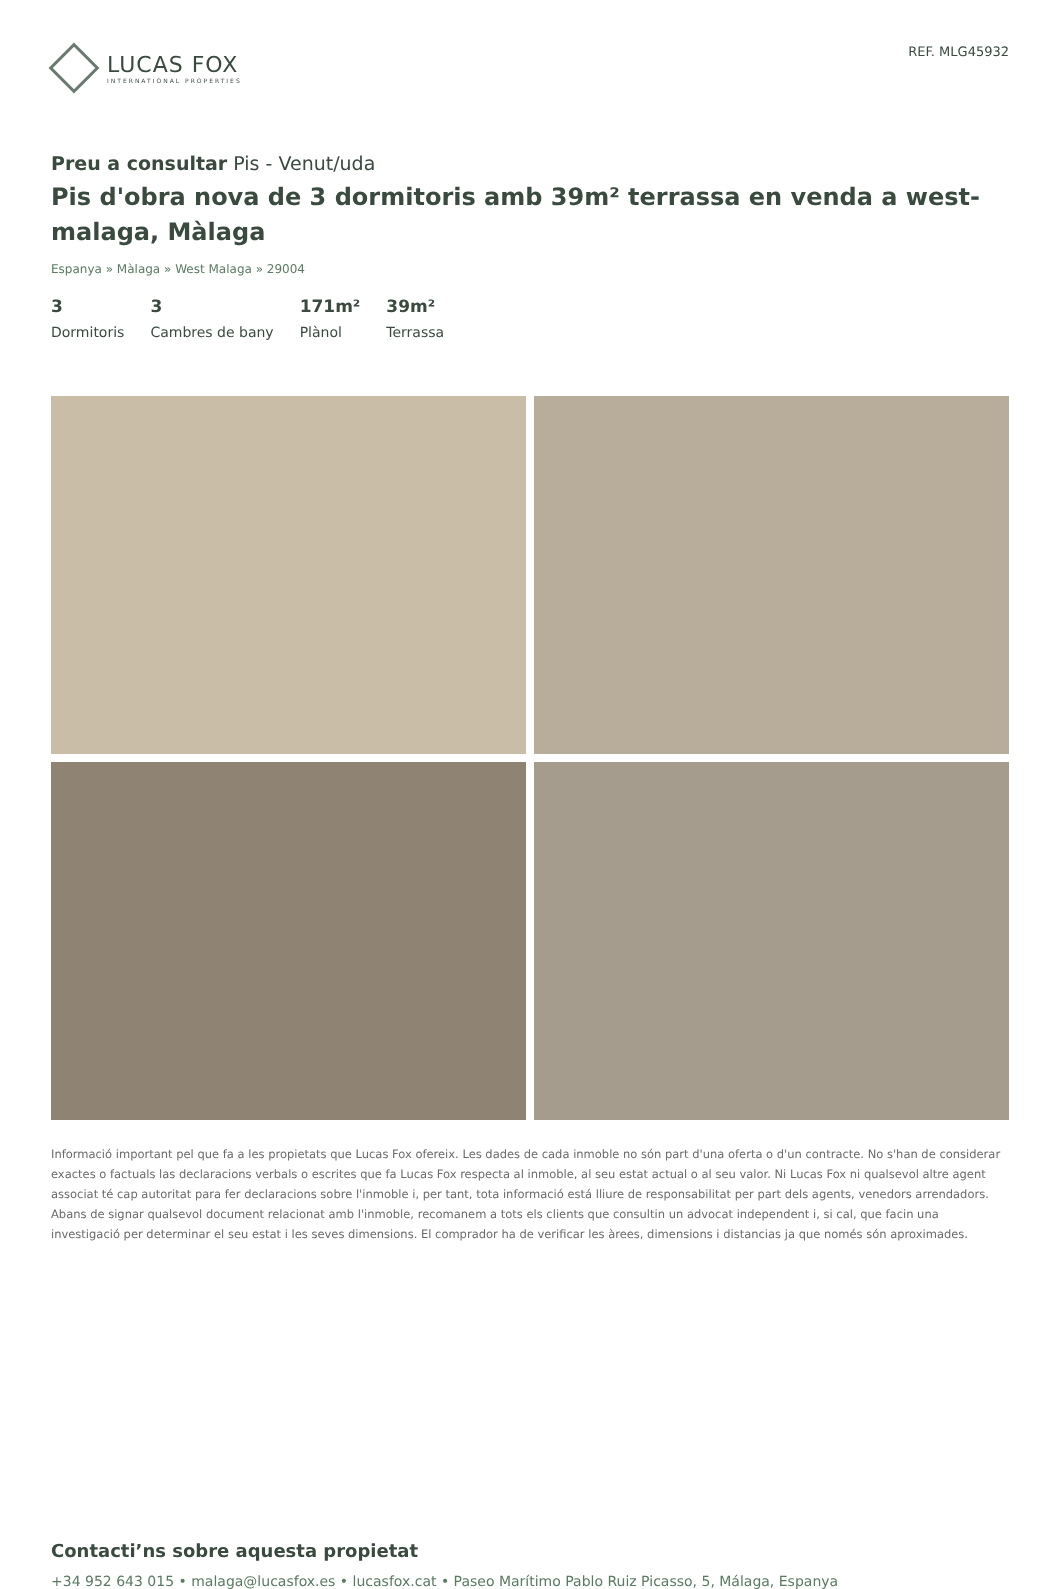LUCAS FOX
INTERNATIONAL PROPERTIES
REF. MLG45932
Preu a consultar Pis - Venut/uda
Pis d'obra nova de 3 dormitoris amb 39m² terrassa en venda a west-malaga, Màlaga
Espanya » Màlaga » West Malaga » 29004
3
Dormitoris
3
Cambres de bany
171m²
Plànol
39m²
Terrassa
Informació important pel que fa a les propietats que Lucas Fox ofereix. Les dades de cada inmoble no són part d'una oferta o d'un contracte. No s'han de considerar exactes o factuals las declaracions verbals o escrites que fa Lucas Fox respecta al inmoble, al seu estat actual o al seu valor. Ni Lucas Fox ni qualsevol altre agent associat té cap autoritat para fer declaracions sobre l'inmoble i, per tant, tota informació está lliure de responsabilitat per part dels agents, venedors arrendadors. Abans de signar qualsevol document relacionat amb l'inmoble, recomanem a tots els clients que consultin un advocat independent i, si cal, que facin una investigació per determinar el seu estat i les seves dimensions. El comprador ha de verificar les àrees, dimensions i distancias ja que només són aproximades.
Contacti’ns sobre aquesta propietat
+34 952 643 015 • malaga@lucasfox.es • lucasfox.cat • Paseo Marítimo Pablo Ruiz Picasso, 5, Málaga, Espanya